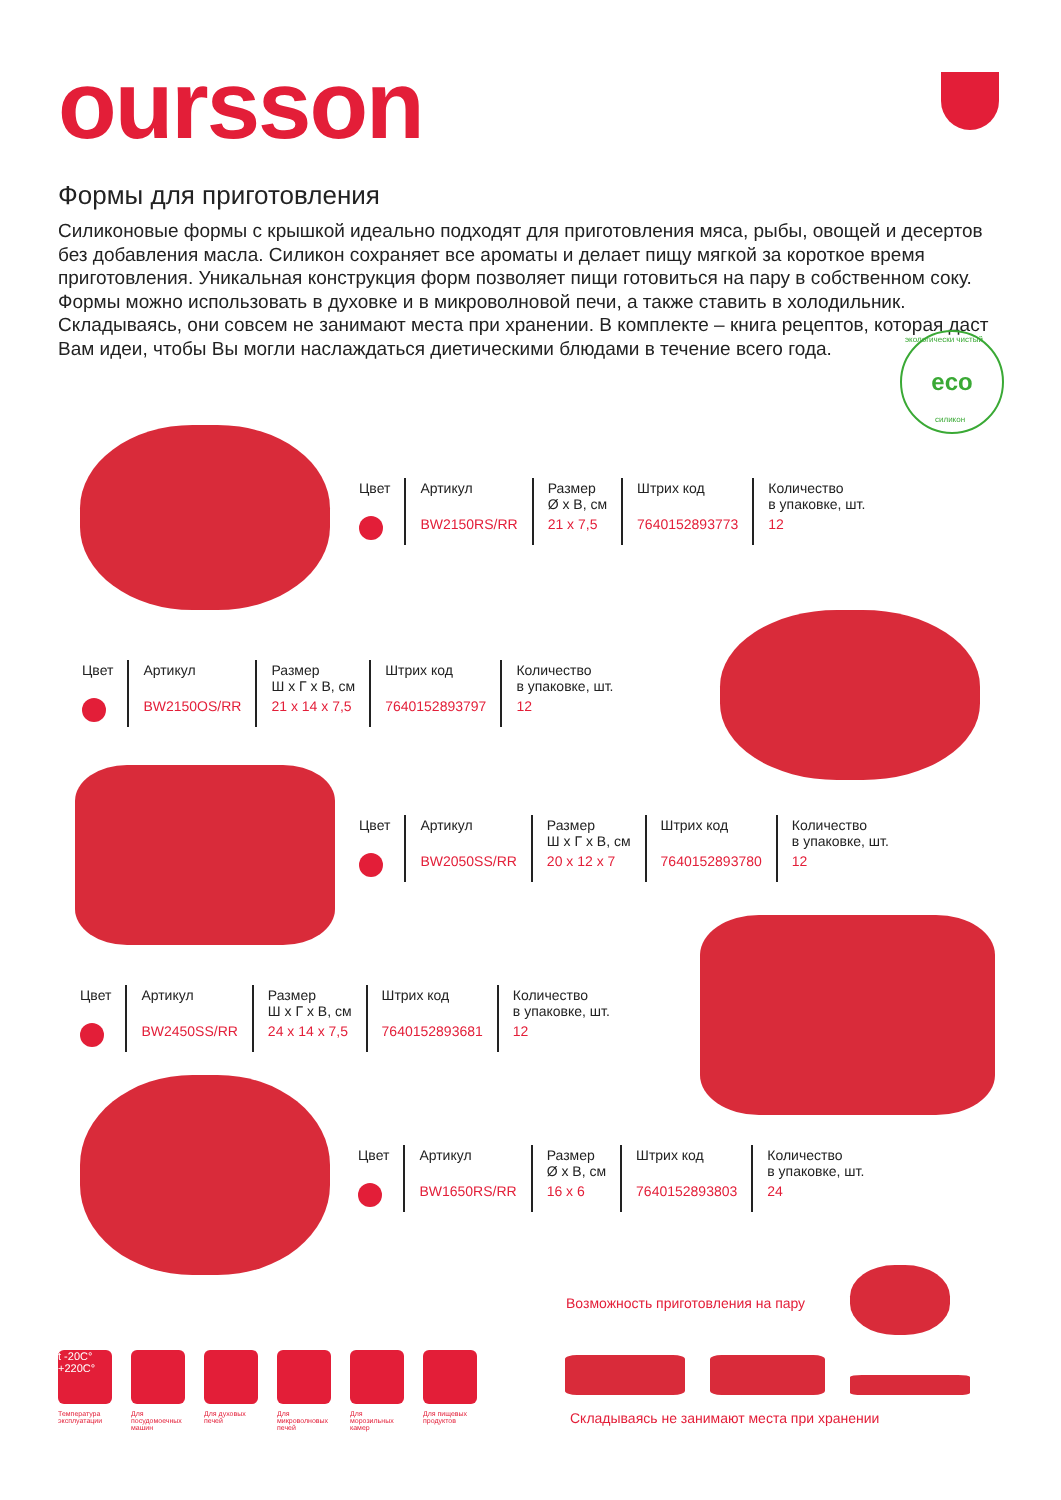oursson
Формы для приготовления
Силиконовые формы с крышкой идеально подходят для приготовления мяса, рыбы, овощей и десертов без добавления масла. Силикон сохраняет все ароматы и делает пищу мягкой за короткое время приготовления. Уникальная конструкция форм позволяет пищи готовиться на пару в собственном соку. Формы можно использовать в духовке и в микроволновой печи, а также ставить в холодильник. Складываясь, они совсем не занимают места при хранении. В комплекте – книга рецептов, которая даст Вам идеи, чтобы Вы могли наслаждаться диетическими блюдами в течение всего года.
eco экологически чистый
силикон
| Цвет | Артикул | Размер Ø х В, см | Штрих код | Количество в упаковке, шт. |
| | BW2150RS/RR | 21 х 7,5 | 7640152893773 | 12 |
| Цвет | Артикул | Размер Ш х Г х В, см | Штрих код | Количество в упаковке, шт. |
| | BW2150OS/RR | 21 х 14 х 7,5 | 7640152893797 | 12 |
| Цвет | Артикул | Размер Ш х Г х В, см | Штрих код | Количество в упаковке, шт. |
| | BW2050SS/RR | 20 х 12 х 7 | 7640152893780 | 12 |
| Цвет | Артикул | Размер Ш х Г х В, см | Штрих код | Количество в упаковке, шт. |
| | BW2450SS/RR | 24 х 14 х 7,5 | 7640152893681 | 12 |
| Цвет | Артикул | Размер Ø х В, см | Штрих код | Количество в упаковке, шт. |
| | BW1650RS/RR | 16 х 6 | 7640152893803 | 24 |
Возможность приготовления на пару
Складываясь не занимают места при хранении
t -20C°
+220C°
Температура эксплуатации
Для посудомоечных машин
Для духовых печей
Для микроволновых печей
Для морозильных камер
Для пищевых продуктов